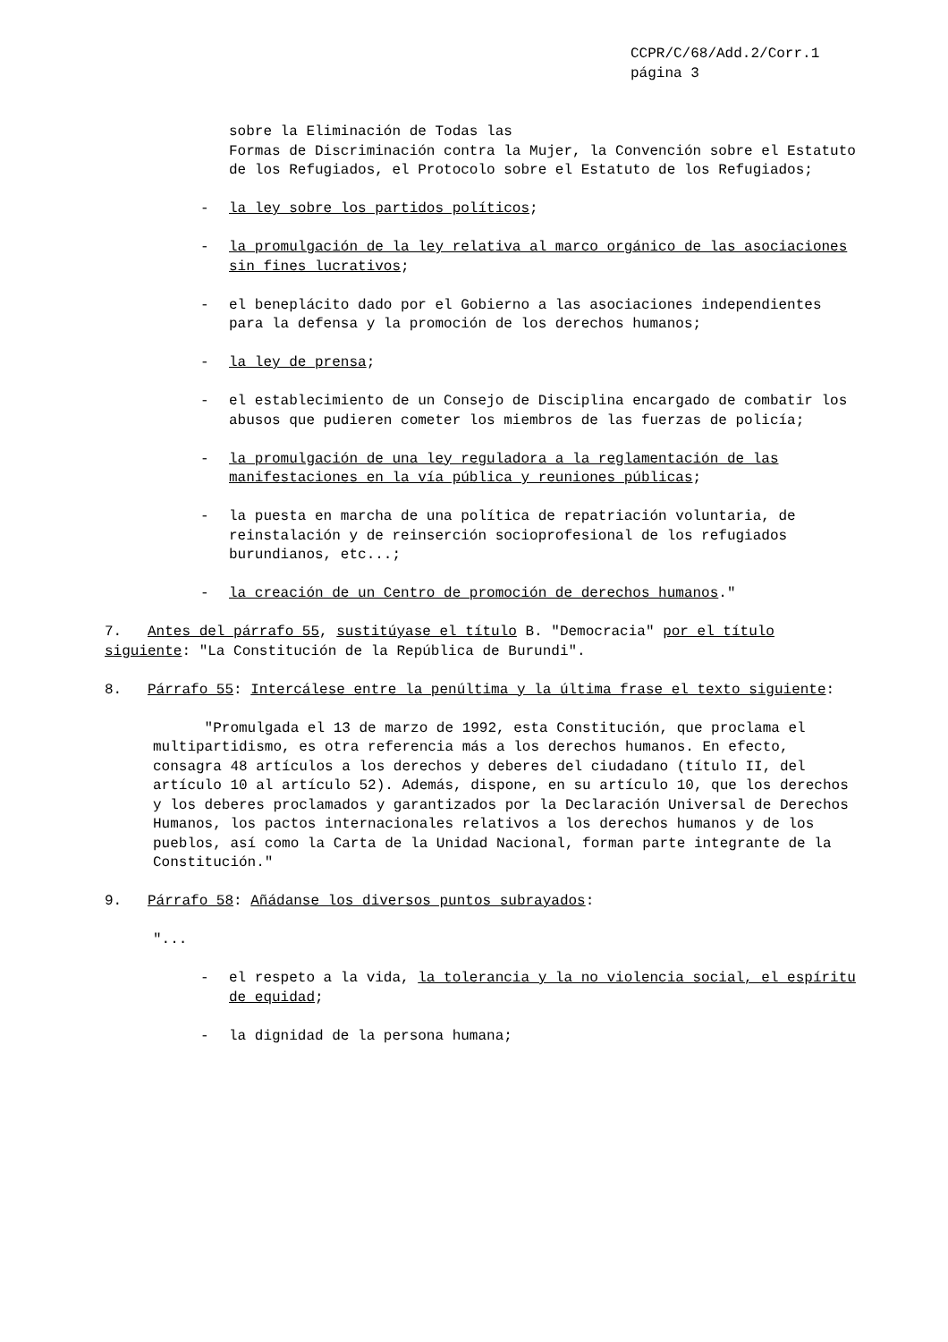CCPR/C/68/Add.2/Corr.1
página 3
sobre la Eliminación de Todas las
Formas de Discriminación contra la Mujer, la Convención sobre el Estatuto de los Refugiados, el Protocolo sobre el Estatuto de los Refugiados;
- la ley sobre los partidos políticos;
- la promulgación de la ley relativa al marco orgánico de las asociaciones sin fines lucrativos;
- el beneplácito dado por el Gobierno a las asociaciones independientes para la defensa y la promoción de los derechos humanos;
- la ley de prensa;
- el establecimiento de un Consejo de Disciplina encargado de combatir los abusos que pudieren cometer los miembros de las fuerzas de policía;
- la promulgación de una ley reguladora a la reglamentación de las manifestaciones en la vía pública y reuniones públicas;
- la puesta en marcha de una política de repatriación voluntaria, de reinstalación y de reinserción socioprofesional de los refugiados burundianos, etc...;
- la creación de un Centro de promoción de derechos humanos."
7. Antes del párrafo 55, sustitúyase el título B. "Democracia" por el título siguiente: "La Constitución de la República de Burundi".
8. Párrafo 55: Intercálese entre la penúltima y la última frase el texto siguiente:
"Promulgada el 13 de marzo de 1992, esta Constitución, que proclama el multipartidismo, es otra referencia más a los derechos humanos. En efecto, consagra 48 artículos a los derechos y deberes del ciudadano (título II, del artículo 10 al artículo 52). Además, dispone, en su artículo 10, que los derechos y los deberes proclamados y garantizados por la Declaración Universal de Derechos Humanos, los pactos internacionales relativos a los derechos humanos y de los pueblos, así como la Carta de la Unidad Nacional, forman parte integrante de la Constitución."
9. Párrafo 58: Añádanse los diversos puntos subrayados:
"...
- el respeto a la vida, la tolerancia y la no violencia social, el espíritu de equidad;
- la dignidad de la persona humana;